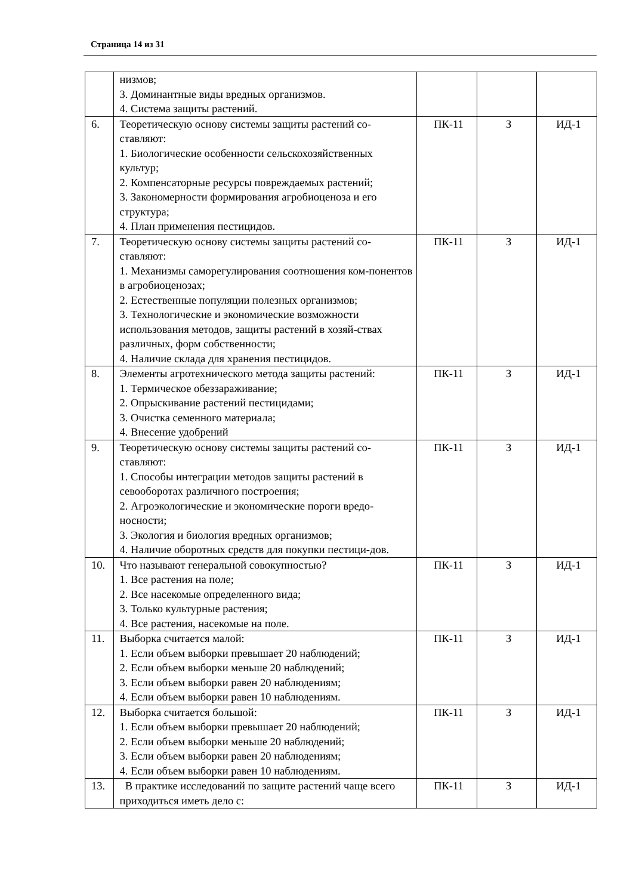Страница 14 из 31
| | низмов; 3. Доминантные виды вредных организмов. 4. Система защиты растений. | | | |
| 6. | Теоретическую основу системы защиты растений со-ставляют: 1. Биологические особенности сельскохозяйственных культур; 2. Компенсаторные ресурсы повреждаемых растений; 3. Закономерности формирования агробиоценоза и его структура; 4. План применения пестицидов. | ПК-11 | З | ИД-1 |
| 7. | Теоретическую основу системы защиты растений со-ставляют: 1. Механизмы саморегулирования соотношения ком-понентов в агробиоценозах; 2. Естественные популяции полезных организмов; 3. Технологические и экономические возможности использования методов, защиты растений в хозяй-ствах различных, форм собственности; 4. Наличие склада для хранения пестицидов. | ПК-11 | З | ИД-1 |
| 8. | Элементы агротехнического метода защиты растений: 1. Термическое обеззараживание; 2. Опрыскивание растений пестицидами; 3. Очистка семенного материала; 4. Внесение удобрений | ПК-11 | З | ИД-1 |
| 9. | Теоретическую основу системы защиты растений со-ставляют: 1. Способы интеграции методов защиты растений в севооборотах различного построения; 2. Агроэкологические и экономические пороги вредо-носности; 3. Экология и биология вредных организмов; 4. Наличие оборотных средств для покупки пестици-дов. | ПК-11 | З | ИД-1 |
| 10. | Что называют генеральной совокупностью? 1. Все растения на поле; 2. Все насекомые определенного вида; 3. Только культурные растения; 4. Все растения, насекомые на поле. | ПК-11 | З | ИД-1 |
| 11. | Выборка считается малой: 1. Если объем выборки превышает 20 наблюдений; 2. Если объем выборки меньше 20 наблюдений; 3. Если объем выборки равен 20 наблюдениям; 4. Если объем выборки равен 10 наблюдениям. | ПК-11 | З | ИД-1 |
| 12. | Выборка считается большой: 1. Если объем выборки превышает 20 наблюдений; 2. Если объем выборки меньше 20 наблюдений; 3. Если объем выборки равен 20 наблюдениям; 4. Если объем выборки равен 10 наблюдениям. | ПК-11 | З | ИД-1 |
| 13. | В практике исследований по защите растений чаще всего приходиться иметь дело с: | ПК-11 | З | ИД-1 |